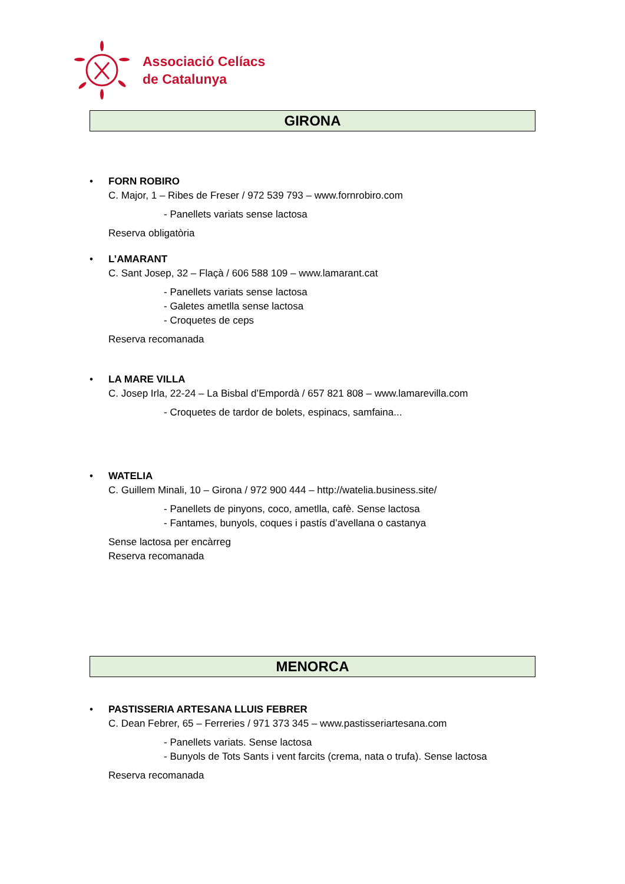Associació Celíacs
de Catalunya
GIRONA
• FORN ROBIRO
C. Major, 1 – Ribes de Freser / 972 539 793 – www.fornrobiro.com
- Panellets variats sense lactosa
Reserva obligatòria
• L’AMARANT
C. Sant Josep, 32 – Flaçà / 606 588 109 – www.lamarant.cat
- Panellets variats sense lactosa
- Galetes ametlla sense lactosa
- Croquetes de ceps
Reserva recomanada
• LA MARE VILLA
C. Josep Irla, 22-24 – La Bisbal d’Empordà / 657 821 808 – www.lamarevilla.com
- Croquetes de tardor de bolets, espinacs, samfaina...
• WATELIA
C. Guillem Minali, 10 – Girona / 972 900 444 – http://watelia.business.site/
- Panellets de pinyons, coco, ametlla, cafè. Sense lactosa
- Fantames, bunyols, coques i pastís d’avellana o castanya
Sense lactosa per encàrreg
Reserva recomanada
MENORCA
• PASTISSERIA ARTESANA LLUIS FEBRER
C. Dean Febrer, 65 – Ferreries / 971 373 345 – www.pastisseriartesana.com
- Panellets variats. Sense lactosa
- Bunyols de Tots Sants i vent farcits (crema, nata o trufa). Sense lactosa
Reserva recomanada